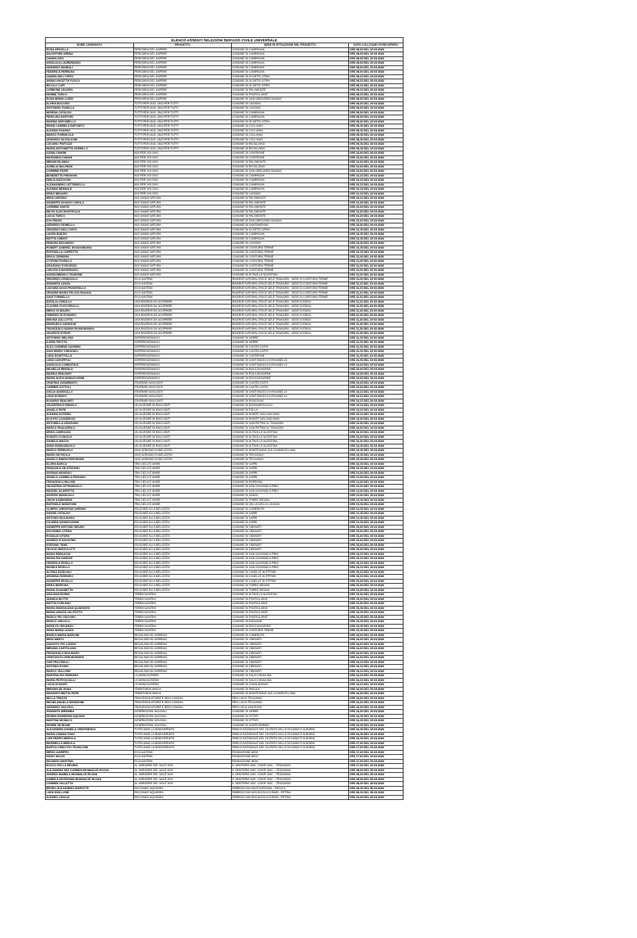| ELENCO ASSENTI SELEZIONI SERVIZIO CIVILE UNIVERSALE | | | |
| --- | --- | --- | --- |
| NOME CANDIDATO | PROGETTO | SEDE DI ATTUAZIONE DEL PROGETTO | DATA COLLOQUIO DI RECUPERO |
| ROSA APICELLA | PERCORSI DEL SAPERE | COMUNE DI CAMPAGNA | ORE 09,00 DEL 24-03-2022 |
| SALVATORE ARENA | PERCORSI DEL SAPERE | COMUNE DI CAMPAGNA | ORE 09,00 DEL 24-03-2022 |
| CHIARA IZZO | PERCORSI DEL SAPERE | COMUNE DI CAMPAGNA | ORE 09,00 DEL 24-03-2022 |
| GIANLUCA LAURENZANO | PERCORSI DEL SAPERE | COMUNE DI CAMPAGNA | ORE 09,00 DEL 24-03-2022 |
| GERARDO NAIMOLI | PERCORSI DEL SAPERE | COMUNE DI CAMPAGNA | ORE 09,00 DEL 24-03-2022 |
| FEDERICA PERRUSO | PERCORSI DEL SAPERE | COMUNE DI CAMPAGNA | ORE 09,00 DEL 24-03-2022 |
| CHIARA DELL'ORTO | PERCORSI DEL SAPERE | COMUNE DI OLIVETO CITRA | ORE 09,15 DEL 24-03-2022 |
| ANNACONCETTA FUOCO | PERCORSI DEL SAPERE | COMUNE DI OLIVETO CITRA | ORE 09,15 DEL 24-03-2022 |
| NICOLO' LUPI | PERCORSI DEL SAPERE | COMUNE DI OLIVETO CITRA | ORE 09,15 DEL 24-03-2022 |
| CARBONE VALERIO | PERCORSI DEL SAPERE | COMUNE DI PALOMONTE | ORE 09,15 DEL 24-03-2022 |
| DENISE TURCO | PERCORSI DEL SAPERE | COMUNE DI POSTIGLIONE | ORE 09,15 DEL 24-03-2022 |
| ROSA MARIA LORDI | PERCORSI DEL SAPERE | COMUNE DI SAN GREGORIO MAGNO | ORE 09,30 DEL 24-03-2022 |
| ELVIRA BUCCINO | TUTTI PER UNO, UNO PER TUTTI | COMUNE DI LAVIANO | ORE 09,30 DEL 24-03-2022 |
| ANTONINO FUSELLA | TUTTI PER UNO, UNO PER TUTTI | COMUNE DI LAVIANO | ORE 09,30 DEL 24-03-2022 |
| SERENA CATALDO | TUTTI PER UNO, UNO PER TUTTI | COMUNE DI CAMPAGNA | ORE 09,30 DEL 24-03-2022 |
| PIERLUIGI SARTORI | TUTTI PER UNO, UNO PER TUTTI | COMUNE DI CAMPAGNA | ORE 09,30 DEL 24-03-2022 |
| MARINA NAPONIELLO | TUTTI PER UNO, UNO PER TUTTI | COMUNE DI OLIVETO CITRA | ORE 09,30 DEL 24-03-2022 |
| MARIA CARMELA ESPOSITO | TUTTI PER UNO, UNO PER TUTTI | COMUNE DI COLLIANO | ORE 09,45 DEL 24-03-2022 |
| ALESSIA FASANO | TUTTI PER UNO, UNO PER TUTTI | COMUNE DI COLLIANO | ORE 09,45 DEL 24-03-2022 |
| MARCO FORNICOLA | TUTTI PER UNO, UNO PER TUTTI | COMUNE DI COLLIANO | ORE 09,45 DEL 24-03-2022 |
| GERARDO SCAGLIONE | TUTTI PER UNO, UNO PER TUTTI | COMUNE DI COLLIANO | ORE 09,45 DEL 24-03-2022 |
| LUCIANO PINTOZZI | TUTTI PER UNO, UNO PER TUTTI | COMUNE DI RICIGLIANO | ORE 09,45 DEL 24-03-2022 |
| MARIA ANTONIETTA ZARRILLO | TUTTI PER UNO, UNO PER TUTTI | COMUNE DI RICIGLIANO | ORE 09,45 DEL 24-03-2022 |
| ILENIA CHIAINI | NOI PER VOI 2021 | COMUNE DI CONTRONE | ORE 10,00 DEL 24-03-2022 |
| MARIANNA CHIAINI | NOI PER VOI 2021 | COMUNE DI CONTRONE | ORE 10,00 DEL 24-03-2022 |
| MIRIAM ISLAMAJ | NOI PER VOI 2021 | COMUNE DI PALOMONTE | ORE 10,00 DEL 24-03-2022 |
| AURELIA MALPEDE | NOI PER VOI 2021 | COMUNE DI RICIGLIANO | ORE 10,00 DEL 24-03-2022 |
| CARMINE FIORE | NOI PER VOI 2021 | COMUNE DI SAN GREGORIO MAGNO | ORE 10,00 DEL 24-03-2022 |
| BENEDETTA FRIGNANI | NOI PER VOI 2021 | COMUNE DI CAMPAGNA | ORE 10,15 DEL 24-03-2022 |
| EMILIA IUZZOLINO | NOI PER VOI 2021 | COMUNE DI CAMPAGNA | ORE 10,15 DEL 24-03-2022 |
| ALESSANDRO LETTERIELLO | NOI PER VOI 2021 | COMUNE DI CAMPAGNA | ORE 10,15 DEL 24-03-2022 |
| ALESSIA SERSALE | NOI PER VOI 2021 | COMUNE DI CAMPAGNA | ORE 10,15 DEL 24-03-2022 |
| ERIKA MEGARO | NOI PER VOI 2021 | COMUNE DI LAVIANO | ORE 10,15 DEL 24-03-2022 |
| SIRIA CERVINO | NOI SIAMO NATURA | COMUNE DI PALOMONTE | ORE 10,15 DEL 24-03-2022 |
| GIUSEPPE DONATO CHIOLA | NOI SIAMO NATURA | COMUNE DI PALOMONTE | ORE 10,30 DEL 24-03-2022 |
| CARMINE DANTE | NOI SIAMO NATURA | COMUNE DI PALOMONTE | ORE 10,30 DEL 24-03-2022 |
| MICHY ALEX MASTROLIA | NOI SIAMO NATURA | COMUNE DI PALOMONTE | ORE 10,30 DEL 24-03-2022 |
| LUCIA TURCO | NOI SIAMO NATURA | COMUNE DI PALOMONTE | ORE 10,30 DEL 24-03-2022 |
| EVA FREDA | NOI SIAMO NATURA | COMUNE DI SAN GREGORIO MAGNO | ORE 10,30 DEL 24-03-2022 |
| GERARDO FENIELLO | NOI SIAMO NATURA | COMUNE DI SANTOMENNA | ORE 10,30 DEL 24-03-2022 |
| VINCENZO DELL'ORTO | NOI SIAMO NATURA | COMUNE DI OLIVETO CITRA | ORE 10,45 DEL 24-03-2022 |
| LAURA BOEZIO | NOI SIAMO NATURA | COMUNE DI CAMPAGNA | ORE 10,45 DEL 24-03-2022 |
| MATTIA ONESTI | NOI SIAMO NATURA | COMUNE DI CAMPAGNA | ORE 10,45 DEL 24-03-2022 |
| DEBORA MOLINARO | NOI SIAMO NATURA | COMUNE DI LAVIANO | ORE 10,45 DEL 24-03-2022 |
| ROBERT GABRIEL BOGDANEANU | NOI SIAMO NATURA | COMUNE DI CONTURSI TERME | ORE 10,45 DEL 24-03-2022 |
| RAFFAELLA CAPPETTA | NOI SIAMO NATURA | COMUNE DI CONTURSI TERME | ORE 10,45 DEL 24-03-2022 |
| ERICA CERNERA | NOI SIAMO NATURA | COMUNE DI CONTURSI TERME | ORE 11,00 DEL 24-03-2022 |
| CYNTHIA FIORILLO | NOI SIAMO NATURA | COMUNE DI CONTURSI TERME | ORE 11,00 DEL 24-03-2022 |
| GRAZIANO FORLENZA | NOI SIAMO NATURA | COMUNE DI CONTURSI TERME | ORE 11,00 DEL 24-03-2022 |
| LUDOVICA MATARAZZO | NOI SIAMO NATURA | COMUNE DI CONTURSI TERME | ORE 11,00 DEL 24-03-2022 |
| GIANDOMENICO TAURONE | NOI SIAMO NATURA | COMUNE DI ALTAVILLA SILENTINA | ORE 11,00 DEL 24-03-2022 |
| VINCENZO CRISCUOLO | ECO-SISTEMI | RISERVE NATURALI FOCE SELE TANAGRO - SEDE DI CONTURSI TERME | ORE 11,00 DEL 24-03-2022 |
| ANNARITA LENZA | ECO-SISTEMI | RISERVE NATURALI FOCE SELE TANAGRO - SEDE DI CONTURSI TERME | ORE 11,15 DEL 24-03-2022 |
| LUCIANA GIOIA PIGNATIELLO | ECO-SISTEMI | RISERVE NATURALI FOCE SELE TANAGRO - SEDE DI CONTURSI TERME | ORE 11,15 DEL 24-03-2022 |
| VIRGINIA MARIA FELICIA RUGGIA | ECO-SISTEMI | RISERVE NATURALI FOCE SELE TANAGRO - SEDE DI CONTURSI TERME | ORE 11,15 DEL 24-03-2022 |
| GAIA TORSIELLO | ECO-SISTEMI | RISERVE NATURALI FOCE SELE TANAGRO - SEDE DI CONTURSI TERME | ORE 11,15 DEL 24-03-2022 |
| NATALIA CERULLO | UNA RISERVA DA SCOPRIRE | RISERVE NATURALI FOCE SELE TANAGRO - SEDE DI EBOLI | ORE 11,15 DEL 24-03-2022 |
| CLAUDIA COCCORULLO | UNA RISERVA DA SCOPRIRE | RISERVE NATURALI FOCE SELE TANAGRO - SEDE DI EBOLI | ORE 11,15 DEL 24-03-2022 |
| MIRKO DI MAURO | UNA RISERVA DA SCOPRIRE | RISERVE NATURALI FOCE SELE TANAGRO - SEDE DI EBOLI | ORE 11,30 DEL 24-03-2022 |
| FABRIZIO DI ROSARIO | UNA RISERVA DA SCOPRIRE | RISERVE NATURALI FOCE SELE TANAGRO - SEDE DI EBOLI | ORE 11,30 DEL 24-03-2022 |
| SIMONA GALLOTTA | UNA RISERVA DA SCOPRIRE | RISERVE NATURALI FOCE SELE TANAGRO - SEDE DI EBOLI | ORE 11,30 DEL 24-03-2022 |
| EMANUELA GAUDIOSI | UNA RISERVA DA SCOPRIRE | RISERVE NATURALI FOCE SELE TANAGRO - SEDE DI EBOLI | ORE 11,30 DEL 24-03-2022 |
| FRANCESCO MARIA ROSSOMANDO | UNA RISERVA DA SCOPRIRE | RISERVE NATURALI FOCE SELE TANAGRO - SEDE DI EBOLI | ORE 11,30 DEL 24-03-2022 |
| VALERIYA SYDOR | UNA RISERVA DA SCOPRIRE | RISERVE NATURALI FOCE SELE TANAGRO - SEDE DI EBOLI | ORE 11,30 DEL 24-03-2022 |
| ANTONINO MELARA | DIFFERENZIAMOCI | COMUNE DI SERRE | ORE 11,45 DEL 24-03-2022 |
| ILARIA TROTTA | DIFFERENZIAMOCI | COMUNE DI SERRE | ORE 11,45 DEL 24-03-2022 |
| ALEX CARMINE GIARDINI | DIFFERENZIAMOCI | COMUNE DI CASTELCIVITA | ORE 11,45 DEL 24-03-2022 |
| GIAN MARIO VINCENZO | DIFFERENZIAMOCI | COMUNE DI CASTELCIVITA | ORE 11,45 DEL 24-03-2022 |
| LUIGI ZICHITTELLA | DIFFERENZIAMOCI | COMUNE DI CONTRONE | ORE 11,45 DEL 24-03-2022 |
| LUIGI CAROPPOLI | DIFFERENZIAMOCI | COMUNE DI SANT'ANGELO A FASANELLA | ORE 11,45 DEL 24-03-2022 |
| GIANLUCA COMENTALE | DIFFERENZIAMOCI | COMUNE DI SANT'ANGELO A FASANELLA | ORE 12,00 DEL 24-03-2022 |
| MICHELLE BRENCA | DIFFERENZIAMOCI | COMUNE DI ROCCADASPIDE | ORE 12,00 DEL 24-03-2022 |
| MARIKA RESCINITI | DIFFERENZIAMOCI | COMUNE DI ROCCADASPIDE | ORE 12,00 DEL 24-03-2022 |
| MARIA SOFIA SANGIOVANNI | DIFFERENZIAMOCI | COMUNE DI ROCCADASPIDE | ORE 12,00 DEL 24-03-2022 |
| CRISTINA CHIUMIENTO | ITINERARI NASCOSTI | COMUNE DI CASTELCIVITA | ORE 12,00 DEL 24-03-2022 |
| CARMEN ZOTTOLI | ITINERARI NASCOSTI | COMUNE DI CASTELCIVITA | ORE 12,00 DEL 24-03-2022 |
| GIULIA GIARDULLO | ITINERARI NASCOSTI | COMUNE DI SANT'ANGELO A FASANELLA | ORE 12,15 DEL 24-03-2022 |
| LUIGI SCHIAVO | ITINERARI NASCOSTI | COMUNE DI SANT'ANGELO A FASANELLA | ORE 12,15 DEL 24-03-2022 |
| ROSARIO RESCINITI | ITINERARI NASCOSTI | COMUNE DI ROSCIGNO | ORE 12,15 DEL 24-03-2022 |
| VALENTINA D'ANGELO | UN ALVEARE DI RACCONTI | COMUNE DI BUONABITACOLO | ORE 12,15 DEL 24-03-2022 |
| ANGELA PEPE | UN ALVEARE DI RACCONTI | COMUNE DI POLLA | ORE 12,15 DEL 24-03-2022 |
| ALESSIA AUTIERO | UN ALVEARE DI RACCONTI | COMUNE DI MONTE SAN GIACOMO | ORE 12,15 DEL 24-03-2022 |
| ELIA PIO LOGUERCIO | UN ALVEARE DI RACCONTI | COMUNE DI MONTE SAN GIACOMO | ORE 12,30 DEL 24-03-2022 |
| ANTONELLA GRAZIANO | UN ALVEARE DI RACCONTI | COMUNE DI SAN PIETRO AL TANAGRO | ORE 12,30 DEL 24-03-2022 |
| MARCO PAGLIARULO | UN ALVEARE DI RACCONTI | COMUNE DI SAN PIETRO AL TANAGRO | ORE 12,30 DEL 24-03-2022 |
| ERIKA CARROZZA | UN ALVEARE DI RACCONTI | COMUNE DI ALTAVILLA SILENTINA | ORE 12,30 DEL 24-03-2022 |
| DONATO CONCILIO | UN ALVEARE DI RACCONTI | COMUNE DI ALTAVILLA SILENTINA | ORE 12,30 DEL 24-03-2022 |
| DANIELE MAZZA | UN ALVEARE DI RACCONTI | COMUNE DI ALTAVILLA SILENTINA | ORE 12,30 DEL 24-03-2022 |
| ANNA ROMAGNUOLO | UN ALVEARE DI RACCONTI | COMUNE DI ALTAVILLA SILENTINA | ORE 12,45 DEL 24-03-2022 |
| MARCO PERRUOLO | UNO SCRIGNO DI BELLEZZA | COMUNE DI MONTESANO SULLA MARCELLANA | ORE 12,45 DEL 24-03-2022 |
| MARIO DE PAOLA | UNO SCRIGNO DI BELLEZZA | COMUNE DI TEGGIANO | ORE 12,45 DEL 24-03-2022 |
| ANGELO MARIA PERONGINI | UNO SCRIGNO DI BELLEZZA | COMUNE DI TEGGIANO | ORE 12,45 DEL 24-03-2022 |
| ELVIRA BARCA | TRA CIELO E MARE | COMUNE DI SAPRI | ORE 12,45 DEL 24-03-2022 |
| PASQUALE DE STEFANO | TRA CIELO E MARE | COMUNE DI SAPRI | ORE 12,45 DEL 24-03-2022 |
| GIORGIA MANDUCI | TRA CIELO E MARE | COMUNE DI SAPRI | ORE 14,30 DEL 24-03-2022 |
| ANGELA CARMELA PRAIANO | TRA CIELO E MARE | COMUNE DI SAPRI | ORE 14,30 DEL 24-03-2022 |
| FRANCESCO MILONE | TRA CIELO E MARE | COMUNE DI ROFRANO | ORE 14,30 DEL 24-03-2022 |
| VALENTINA CETRANGOLO | TRA CIELO E MARE | COMUNE DI SAN GIOVANNI A PIRO | ORE 14,30 DEL 24-03-2022 |
| MANUEL SCARPITTA | TRA CIELO E MARE | COMUNE DI SAN GIOVANNI A PIRO | ORE 14,30 DEL 24-03-2022 |
| SAVERIO BIANCULLI | TRA CIELO E MARE | COMUNE DI SANZA | ORE 14,30 DEL 24-03-2022 |
| OMON ILENIKHENA | TRA CIELO E MARE | COMUNE DI TORRE ORSAIA | ORE 14,45 DEL 24-03-2022 |
| RAFFAELE SENATORE | TRA CIELO E MARE | COMUNE DI VALLO DELLA LUCANIA | ORE 14,45 DEL 24-03-2022 |
| OLIMPIO CHRISTIAN IARDINO | EDUCARE ALLA BELLEZZA | COMUNE DI CAMEROTA | ORE 14,45 DEL 24-03-2022 |
| DAVIDE CATALDO | EDUCARE ALLA BELLEZZA | COMUNE DI SAPRI | ORE 14,45 DEL 24-03-2022 |
| ANTONIO MOLINARO | EDUCARE ALLA BELLEZZA | COMUNE DI SAPRI | ORE 14,45 DEL 24-03-2022 |
| IOLANDA SANGIOVANNI | EDUCARE ALLA BELLEZZA | COMUNE DI SAPRI | ORE 14,45 DEL 24-03-2022 |
| GIUSEPPE ANTONIO BRUNO | EDUCARE ALLA BELLEZZA | COMUNE DI VIBONATI | ORE 15,00 DEL 24-03-2022 |
| GIOVANNA CITERA | EDUCARE ALLA BELLEZZA | COMUNE DI VIBONATI | ORE 15,00 DEL 24-03-2022 |
| ROSALIA CITERA | EDUCARE ALLA BELLEZZA | COMUNE DI VIBONATI | ORE 15,00 DEL 24-03-2022 |
| ANDREA D'AGOSTINO | EDUCARE ALLA BELLEZZA | COMUNE DI VIBONATI | ORE 15,00 DEL 24-03-2022 |
| STEFANO TENE | EDUCARE ALLA BELLEZZA | COMUNE DI VIBONATI | ORE 15,00 DEL 24-03-2022 |
| FELICIA VERZOLOTTI | EDUCARE ALLA BELLEZZA | COMUNE DI VIBONATI | ORE 15,00 DEL 24-03-2022 |
| NADIA DERGAOUI | EDUCARE ALLA BELLEZZA | COMUNE DI SAN GIOVANNI A PIRO | ORE 15,15 DEL 24-03-2022 |
| MARIA PIA GIUDICE | EDUCARE ALLA BELLEZZA | COMUNE DI SAN GIOVANNI A PIRO | ORE 15,15 DEL 24-03-2022 |
| FEDERICA RIVELLO | EDUCARE ALLA BELLEZZA | COMUNE DI SAN GIOVANNI A PIRO | ORE 15,15 DEL 24-03-2022 |
| MONICA RIVELLO | EDUCARE ALLA BELLEZZA | COMUNE DI SAN GIOVANNI A PIRO | ORE 15,15 DEL 24-03-2022 |
| ALTHEA EZZELINO | EDUCARE ALLA BELLEZZA | COMUNE DI CASELLE IN PITTARI | ORE 15,15 DEL 24-03-2022 |
| ARIANNA FERRARO | EDUCARE ALLA BELLEZZA | COMUNE DI CASELLE IN PITTARI | ORE 15,15 DEL 24-03-2022 |
| GIUSEPPE RIVELLO | EDUCARE ALLA BELLEZZA | COMUNE DI CASELLE IN PITTARI | ORE 15,30 DEL 24-03-2022 |
| ERIKA MARIOSA | EDUCARE ALLA BELLEZZA | COMUNE DI TORRE ORSAIA | ORE 15,30 DEL 24-03-2022 |
| MARIA ELISABETTA | EDUCARE ALLA BELLEZZA | COMUNE DI TORRE ORSAIA | ORE 15,30 DEL 24-03-2022 |
| GIULIANA RUSSO | TERRA NOSTRA | COMUNE DI ALTAVILLA SILENTINA | ORE 15,30 DEL 24-03-2022 |
| JESSICA BOTTE | TERRA NOSTRA | COMUNE DI POSTIGLIONE | ORE 15,30 DEL 24-03-2022 |
| MATTIA FORLANO | TERRA NOSTRA | COMUNE DI POSTIGLIONE | ORE 15,30 DEL 24-03-2022 |
| MARIA MADDALENA QUARANTA | TERRA NOSTRA | COMUNE DI POSTIGLIONE | ORE 15,45 DEL 24-03-2022 |
| MARIA GRAZIA VALITUTTO | TERRA NOSTRA | COMUNE DI POSTIGLIONE | ORE 15,45 DEL 24-03-2022 |
| MARCO PIO VECCHIO | TERRA NOSTRA | COMUNE DI POSTIGLIONE | ORE 15,45 DEL 24-03-2022 |
| MARCO CIRCOLO | TERRA NOSTRA | COMUNE DI PIAGGINE | ORE 15,45 DEL 24-03-2022 |
| MARILYN VINCENZO | TERRA NOSTRA | COMUNE DI ROCCADASPIDE | ORE 15,45 DEL 24-03-2022 |
| ANNA MARIA LENZA | TERRA NOSTRA | COMUNE DI CONTURSI TERME | ORE 15,45 DEL 24-03-2022 |
| BIANCA MARIA BARONE | REGALAMI UN SORRISO | COMUNE DI CAMEROTA | ORE 16,00 DEL 24-03-2022 |
| SIRIA AMATO | REGALAMI UN SORRISO | COMUNE DI VIBONATI | ORE 16,00 DEL 24-03-2022 |
| GIANVITO PIO CAIAFA | REGALAMI UN SORRISO | COMUNE DI VIBONATI | ORE 16,00 DEL 24-03-2022 |
| MIRIANA CARTOLANO | REGALAMI UN SORRISO | COMUNE DI VIBONATI | ORE 16,00 DEL 24-03-2022 |
| FRANCESCO MOLINARO | REGALAMI UN SORRISO | COMUNE DI VIBONATI | ORE 16,00 DEL 24-03-2022 |
| CRISTIAN FLORIN MURARIU | REGALAMI UN SORRISO | COMUNE DI VIBONATI | ORE 16,00 DEL 24-03-2022 |
| IVAN PECORELLI | REGALAMI UN SORRISO | COMUNE DI VIBONATI | ORE 16,15 DEL 24-03-2022 |
| ANTONIO ROSSI | REGALAMI UN SORRISO | COMUNE DI VIBONATI | ORE 16,15 DEL 24-03-2022 |
| MARCO VALLONE | REGALAMI UN SORRISO | COMUNE DI VIBONATI | ORE 16,15 DEL 24-03-2022 |
| MARTINA PIA FERRARA | LA MONGOLFIERA | COMUNE DI SALA CONSILINA | ORE 16,15 DEL 24-03-2022 |
| MARIA PETROCCELLI | LA MONGOLFIERA | COMUNE DI SALA CONSILINA | ORE 16,15 DEL 24-03-2022 |
| LUCIA DI SANTI | LA MONGOLFIERA | COMUNE DI CASALBUONO | ORE 16,15 DEL 24-03-2022 |
| MIRIANA DE ROSA | TERRITORIO AMICO | COMUNE DI PADULA | ORE 16,30 DEL 24-03-2022 |
| MARIANTONIETTA PEPE | TERRITORIO AMICO | COMUNE DI MONTESANO SULLA MARCELLANA | ORE 16,30 DEL 24-03-2022 |
| NELLA TREZZA | TRADIZIONI-STORIE E BENI COMUNI | PRO LOCO TEGGIANO | ORE 16,30 DEL 24-03-2022 |
| MICHELANGELO MANZIONE | TRADIZIONI-STORIE E BENI COMUNI | PRO LOCO TEGGIANO | ORE 16,30 DEL 24-03-2022 |
| GERARDO SALVIOLI | TRADIZIONI-STORIE E BENI COMUNI | PRO LOCO SAN RUFO | ORE 16,30 DEL 24-03-2022 |
| ANNARITA IMPEMBA | GENERAZIONI SOLIDALI | COMUNE DI SERRE | ORE 16,30 DEL 24-03-2022 |
| DENISA ANAMARIA AQUARA | GENERAZIONI SOLIDALI | COMUNE DI OTTATI | ORE 16,45 DEL 24-03-2022 |
| MARTINA MONACO | GENERAZIONI SOLIDALI | COMUNE DI OTTATI | ORE 16,45 DEL 24-03-2022 |
| DENISE DE BIASE | GENERAZIONI SOLIDALI | COMUNE DI SANTA MARINA | ORE 16,45 DEL 24-03-2022 |
| ALEXANDRA DANIELA CRISTINESCU | TUTELIAMO LA BIODIVERSITA' | PARCO NAZIONALE DEL CILENTO VALLO DI DIANO E ALBURNI | ORE 16,45 DEL 24-03-2022 |
| MARIA CHIARA FUSO | TUTELIAMO LA BIODIVERSITA' | PARCO NAZIONALE DEL CILENTO VALLO DI DIANO E ALBURNI | ORE 16,45 DEL 24-03-2022 |
| LUIS PEDRO MEROLA | TUTELIAMO LA BIODIVERSITA' | PARCO NAZIONALE DEL CILENTO VALLO DI DIANO E ALBURNI | ORE 16,45 DEL 24-03-2022 |
| MARINELLA MEROLA | TUTELIAMO LA BIODIVERSITA' | PARCO NAZIONALE DEL CILENTO VALLO DI DIANO E ALBURNI | ORE 17,00 DEL 24-03-2022 |
| BARTOLOMEO PIO TRONCONE | TUTELIAMO LA BIODIVERSITA' | PARCO NAZIONALE DEL CILENTO VALLO DI DIANO E ALBURNI | ORE 17,00 DEL 24-03-2022 |
| MIRKO GARIPPO | ECO-SISTEMI | FONDAZIONE MIDA | ORE 17,00 DEL 24-03-2022 |
| GIUSY ISOLDI | ECO-SISTEMI | FONDAZIONE MIDA | ORE 17,00 DEL 24-03-2022 |
| MAURIZIO MARTINO | ECO-SISTEMI | FONDAZIONE MIDA | ORE 17,00 DEL 24-03-2022 |
| ROCCO PIO LA REGINA | AL SORGERE DEL SOLE 2021 | IL SENTIERO SOC. COOP. SOC. - TEGGIANO | ORE 17,00 DEL 24-03-2022 |
| ALEJANDRA DEL CARMEN MONSALVE ROJAS | AL SORGERE DEL SOLE 2021 | IL SENTIERO SOC. COOP. SOC. - TEGGIANO | ORE 09,30 DEL 25-03-2022 |
| ANDREA ISABELA MONSALVE ROJAS | AL SORGERE DEL SOLE 2021 | IL SENTIERO SOC. COOP. SOC. - TEGGIANO | ORE 09,30 DEL 25-03-2022 |
| GABIELA ESTEFANIA MONSALVE ROJAS | AL SORGERE DEL SOLE 2021 | IL SENTIERO SOC. COOP. SOC. - TEGGIANO | ORE 09,30 DEL 25-03-2022 |
| CARMEN VALLETTA | AL SORGERE DEL SOLE 2021 | IL SENTIERO SOC. COOP. SOC. - TEGGIANO | ORE 09,45 DEL 25-03-2022 |
| BRUNO ALEXANDRO MAROTTA | FACCIAMO SQUADRA | PARROCCHIA SANT'ALFONSO - PADULA | ORE 09,45 DEL 25-03-2022 |
| LUIGI AVALLONE | FACCIAMO SQUADRA | PARROCCHIA SAN NICOLA DI BARI - PETINA | ORE 09,45 DEL 25-03-2022 |
| ALESSIO CEGLIA | FACCIAMO SQUADRA | PARROCCHIA SAN NICOLA DI BARI - PETINA | ORE 10,00 DEL 25-03-2022 |